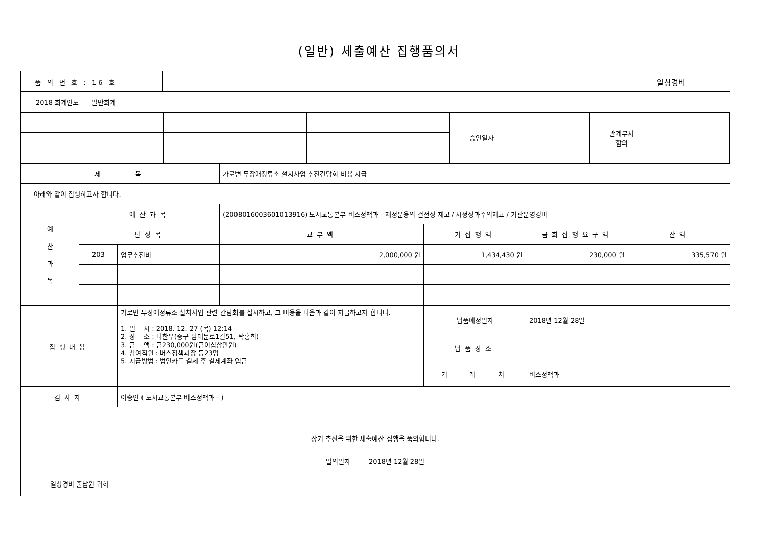(일반) 세출예산 집행품의서
품 의 번 호 : 16 호
일상경비
| 2018 회계연도 일반회계 |
| | | | | | | 승인일자 | | 관계부서 합의 | |
| 제 목 | | | 가로변 무장애정류소 설치사업 추진간담회 비용 지급 | | | |
| 아래와 같이 집행하고자 합니다. | | | | | | |
| 예 산 과 목 | 예산과목 | | (2008016003601013916) 도시교통본부 버스정책과 - 재정운용의 건전성 제고 / 시정성과주의제고 / 기관운영경비 | | | |
| | 편성목 | | 교부액 | 기집행액 | 금회집행요구액 | 잔액 |
| | 203 | 업무추진비 | 2,000,000 원 | 1,434,430 원 | 230,000 원 | 335,570 원 |
| 집행내용 | 가로변 무장애정류소 설치사업 관련 간담회를 실시하고, 그 비용을 다음과 같이 지급하고자 합니다. 1. 일 시 : 2018. 12. 27 (목) 12:14 2. 장 소 : 다한우(중구 남대문로1길51, 탁홍희) 3. 금 액 : 금230,000원(금이십삼만원) 4. 참여직원 : 버스정책과장 등23명 5. 지급방법 : 법인카드 결제 후 결제계좌 입금 | 납품예정일자 | 2018년 12월 28일 |
| | | 납품장소 | |
| | | 거 래 처 | 버스정책과 |
| 검사자 | 이승연 ( 도시교통본부 버스정책과 - ) | | |
| 상기 추진을 위한 세출예산 집행을 품의합니다. 발의일자 2018년 12월 28일 일상경비 출납원 귀하 | | | |